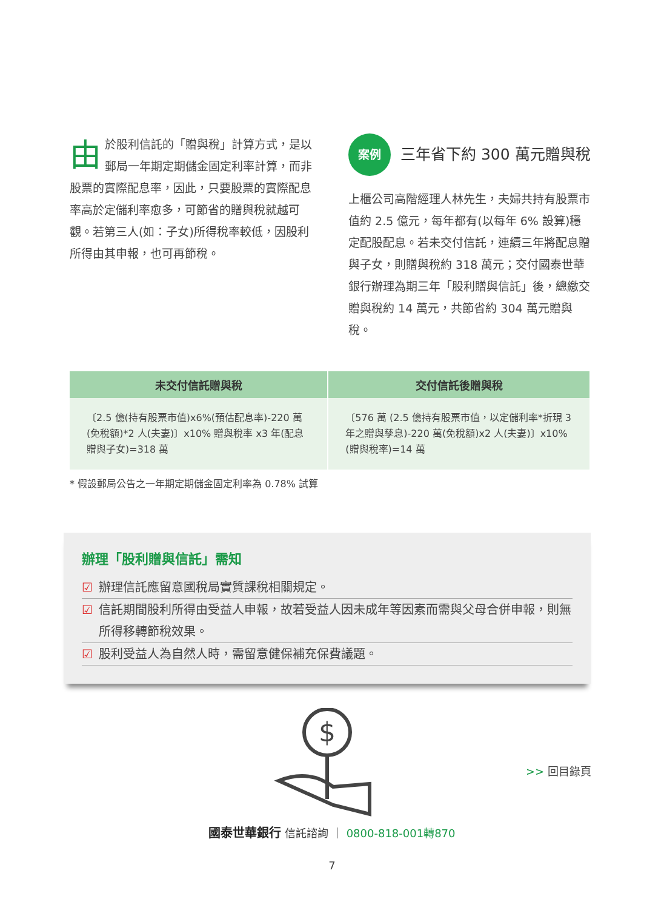由於股利信託的「贈與稅」計算方式，是以郵局一年期定期儲金固定利率計算，而非股票的實際配息率，因此，只要股票的實際配息率高於定儲利率愈多，可節省的贈與稅就越可觀。若第三人(如：子女)所得稅率較低，因股利所得由其申報，也可再節稅。
案例
三年省下約 300 萬元贈與稅
上櫃公司高階經理人林先生，夫婦共持有股票市值約 2.5 億元，每年都有(以每年 6% 設算)穩定配股配息。若未交付信託，連續三年將配息贈與子女，則贈與稅約 318 萬元；交付國泰世華銀行辦理為期三年「股利贈與信託」後，總繳交贈與稅約 14 萬元，共節省約 304 萬元贈與稅。
| 未交付信託贈與稅 | 交付信託後贈與稅 |
| --- | --- |
| 〔2.5 億(持有股票市值)x6%(預估配息率)-220 萬(免稅額)*2 人(夫妻)〕x10% 贈與稅率 x3 年(配息贈與子女)=318 萬 | 〔576 萬 (2.5 億持有股票市值，以定儲利率*折現 3 年之贈與孳息)-220 萬(免稅額)x2 人(夫妻)〕x10%(贈與稅率)=14 萬 |
* 假設郵局公告之一年期定期儲金固定利率為 0.78% 試算
辦理「股利贈與信託」需知
☑ 辦理信託應留意國稅局實質課稅相關規定。
☑ 信託期間股利所得由受益人申報，故若受益人因未成年等因素而需與父母合併申報，則無所得移轉節稅效果。
☑ 股利受益人為自然人時，需留意健保補充保費議題。
$
>> 回目錄頁
國泰世華銀行 信託諮詢 ｜ 0800-818-001轉870
7